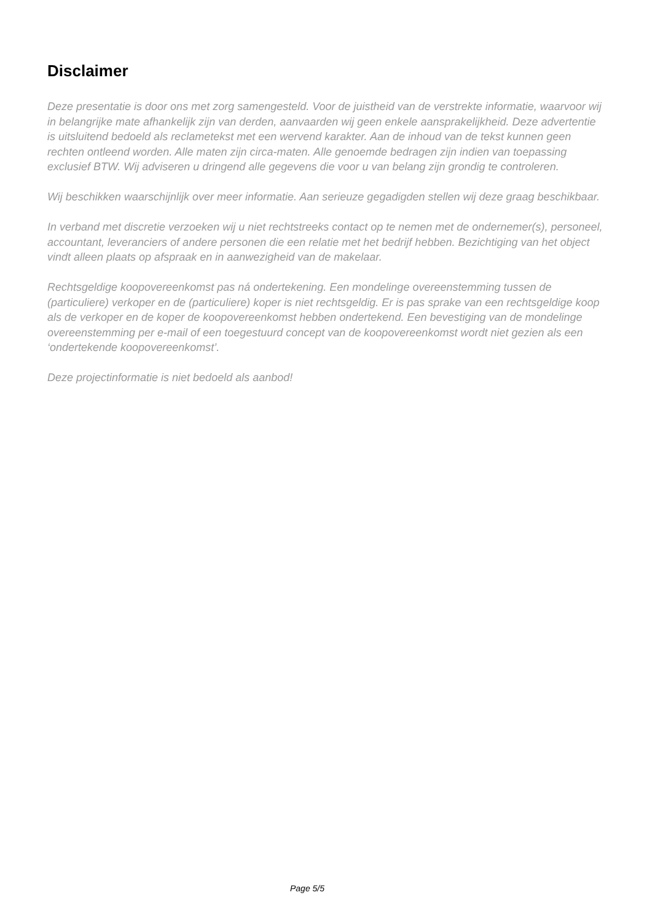Disclaimer
Deze presentatie is door ons met zorg samengesteld. Voor de juistheid van de verstrekte informatie, waarvoor wij in belangrijke mate afhankelijk zijn van derden, aanvaarden wij geen enkele aansprakelijkheid. Deze advertentie is uitsluitend bedoeld als reclametekst met een wervend karakter. Aan de inhoud van de tekst kunnen geen rechten ontleend worden. Alle maten zijn circa-maten. Alle genoemde bedragen zijn indien van toepassing exclusief BTW. Wij adviseren u dringend alle gegevens die voor u van belang zijn grondig te controleren.
Wij beschikken waarschijnlijk over meer informatie. Aan serieuze gegadigden stellen wij deze graag beschikbaar.
In verband met discretie verzoeken wij u niet rechtstreeks contact op te nemen met de ondernemer(s), personeel, accountant, leveranciers of andere personen die een relatie met het bedrijf hebben. Bezichtiging van het object vindt alleen plaats op afspraak en in aanwezigheid van de makelaar.
Rechtsgeldige koopovereenkomst pas ná ondertekening. Een mondelinge overeenstemming tussen de (particuliere) verkoper en de (particuliere) koper is niet rechtsgeldig. Er is pas sprake van een rechtsgeldige koop als de verkoper en de koper de koopovereenkomst hebben ondertekend. Een bevestiging van de mondelinge overeenstemming per e-mail of een toegestuurd concept van de koopovereenkomst wordt niet gezien als een ‘ondertekende koopovereenkomst’.
Deze projectinformatie is niet bedoeld als aanbod!
Page 5/5